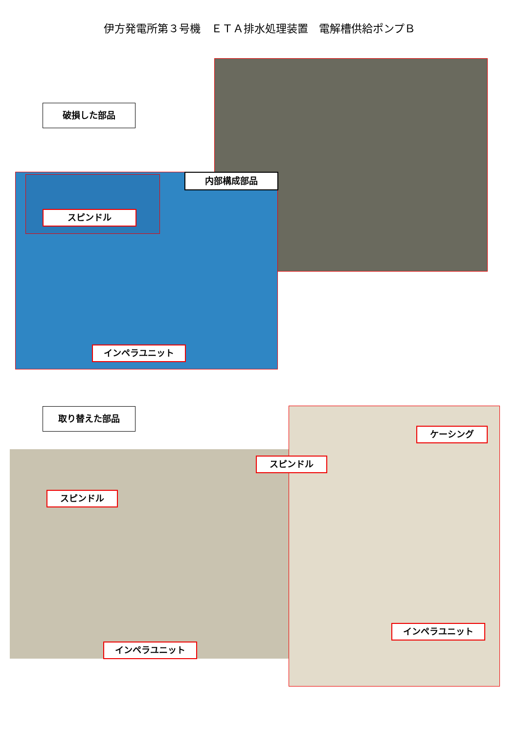伊方発電所第３号機　ＥＴＡ排水処理装置　電解槽供給ポンプＢ
破損した部品
内部構成部品
スピンドル
インペラユニット
取り替えた部品
スピンドル
インペラユニット
スピンドル
ケーシング
インペラユニット